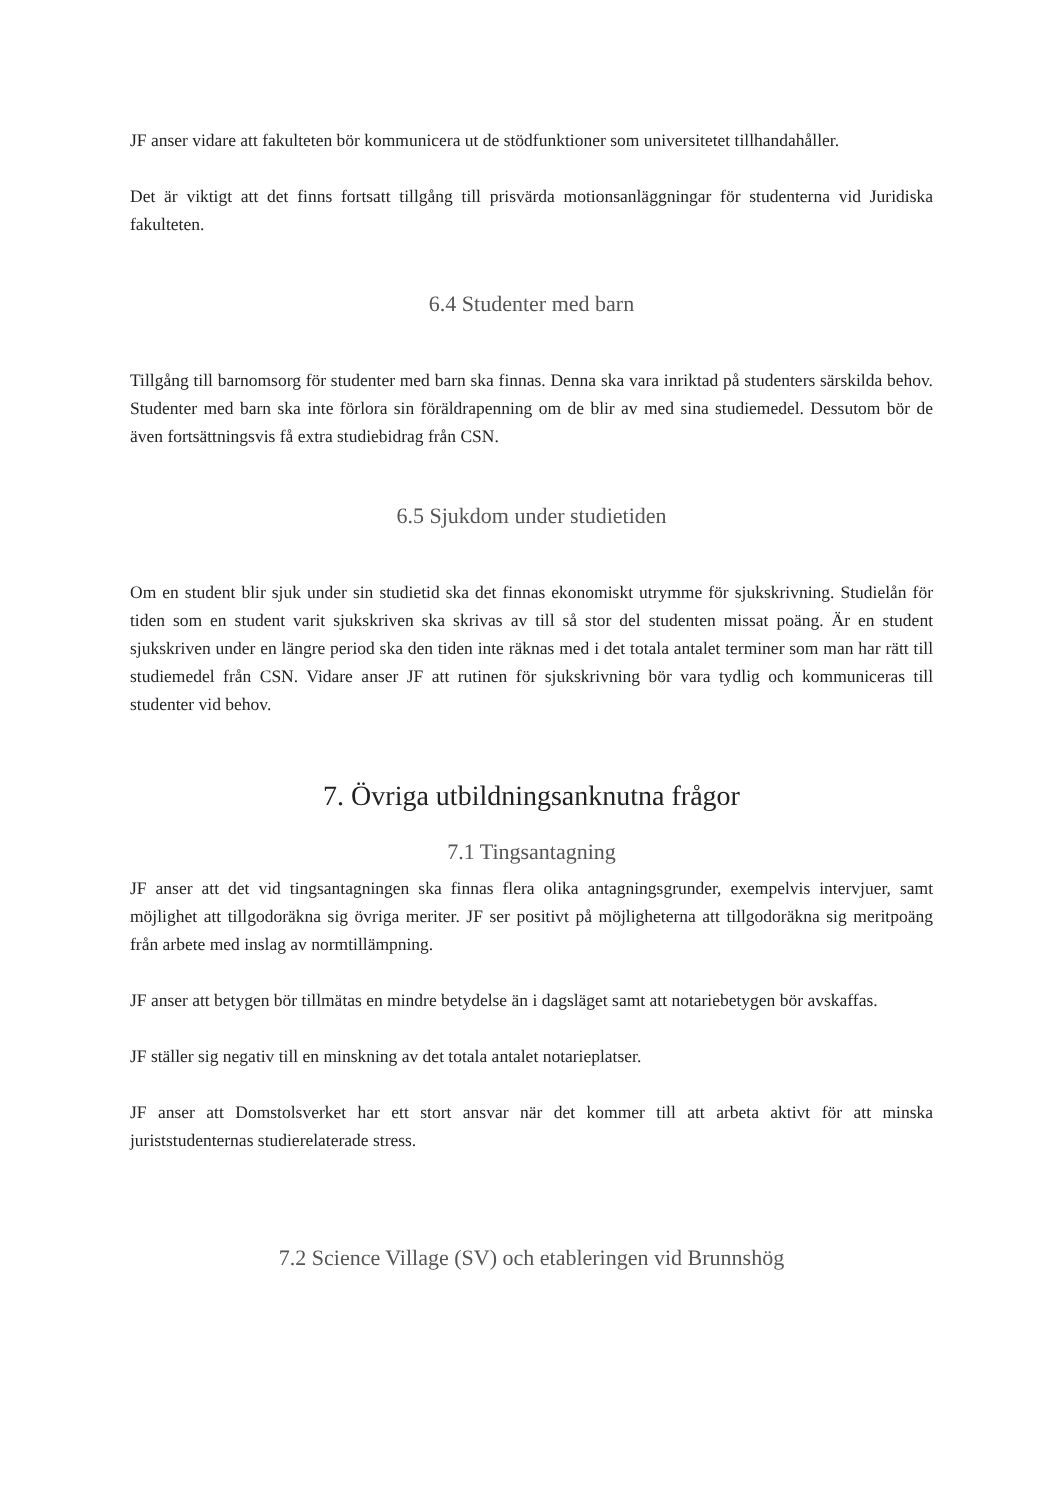JF anser vidare att fakulteten bör kommunicera ut de stödfunktioner som universitetet tillhandahåller.
Det är viktigt att det finns fortsatt tillgång till prisvärda motionsanläggningar för studenterna vid Juridiska fakulteten.
6.4 Studenter med barn
Tillgång till barnomsorg för studenter med barn ska finnas. Denna ska vara inriktad på studenters särskilda behov. Studenter med barn ska inte förlora sin föräldrapenning om de blir av med sina studiemedel. Dessutom bör de även fortsättningsvis få extra studiebidrag från CSN.
6.5 Sjukdom under studietiden
Om en student blir sjuk under sin studietid ska det finnas ekonomiskt utrymme för sjukskrivning. Studielån för tiden som en student varit sjukskriven ska skrivas av till så stor del studenten missat poäng. Är en student sjukskriven under en längre period ska den tiden inte räknas med i det totala antalet terminer som man har rätt till studiemedel från CSN. Vidare anser JF att rutinen för sjukskrivning bör vara tydlig och kommuniceras till studenter vid behov.
7. Övriga utbildningsanknutna frågor
7.1 Tingsantagning
JF anser att det vid tingsantagningen ska finnas flera olika antagningsgrunder, exempelvis intervjuer, samt möjlighet att tillgodoräkna sig övriga meriter. JF ser positivt på möjligheterna att tillgodoräkna sig meritpoäng från arbete med inslag av normtillämpning.
JF anser att betygen bör tillmätas en mindre betydelse än i dagsläget samt att notariebetygen bör avskaffas.
JF ställer sig negativ till en minskning av det totala antalet notarieplatser.
JF anser att Domstolsverket har ett stort ansvar när det kommer till att arbeta aktivt för att minska juriststudenternas studierelaterade stress.
7.2 Science Village (SV) och etableringen vid Brunnshög